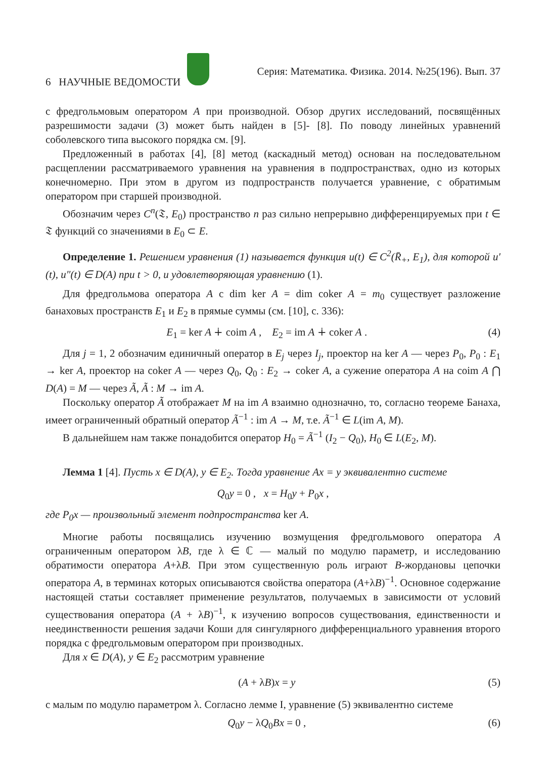6 НАУЧНЫЕ ВЕДОМОСТИ Серия: Математика. Физика. 2014. №25(196). Вып. 37
с фредгольмовым оператором A при производной. Обзор других исследований, посвящённых разрешимости задачи (3) может быть найден в [5]- [8]. По поводу линейных уравнений соболевского типа высокого порядка см. [9].
Предложенный в работах [4], [8] метод (каскадный метод) основан на последовательном расщеплении рассматриваемого уравнения на уравнения в подпространствах, одно из которых конечномерно. При этом в другом из подпространств получается уравнение, с обратимым оператором при старшей производной.
Обозначим через C<sup>n</sup>(𝔗, E<sub>0</sub>) пространство n раз сильно непрерывно дифференцируемых при t ∈ 𝔗 функций со значениями в E<sub>0</sub> ⊂ E.
Определение 1. Решением уравнения (1) называется функция u(t) ∈ C<sup>2</sup>(R̄<sub>+</sub>, E<sub>1</sub>), для которой u′(t), u″(t) ∈ D(A) при t > 0, и удовлетворяющая уравнению (1).
Для фредгольмова оператора A с dim ker A = dim coker A = m<sub>0</sub> существует разложение банаховых пространств E<sub>1</sub> и E<sub>2</sub> в прямые суммы (см. [10], с. 336):
E<sub>1</sub> = ker A ∔ coim A , E<sub>2</sub> = im A ∔ coker A . (4)
Для j = 1, 2 обозначим единичный оператор в E<sub>j</sub> через I<sub>j</sub>, проектор на ker A — через P<sub>0</sub>, P<sub>0</sub> : E<sub>1</sub> → ker A, проектор на coker A — через Q<sub>0</sub>, Q<sub>0</sub> : E<sub>2</sub> → coker A, а сужение оператора A на coim A ⋂ D(A) = M — через Ã, Ã : M → im A.
Поскольку оператор Ã отображает M на im A взаимно однозначно, то, согласно теореме Банаха, имеет ограниченный обратный оператор Ã<sup>−1</sup> : im A → M, т.е. Ã<sup>−1</sup> ∈ L(im A, M).
В дальнейшем нам также понадобится оператор H<sub>0</sub> = Ã<sup>−1</sup> (I<sub>2</sub> − Q<sub>0</sub>), H<sub>0</sub> ∈ L(E<sub>2</sub>, M).
Лемма 1 [4]. Пусть x ∈ D(A), y ∈ E<sub>2</sub>. Тогда уравнение Ax = y эквивалентно системе
Q<sub>0</sub>y = 0 , x = H<sub>0</sub>y + P<sub>0</sub>x ,
где P<sub>0</sub>x — произвольный элемент подпространства ker A.
Многие работы посвящались изучению возмущения фредгольмового оператора A ограниченным оператором λB, где λ ∈ ℂ — малый по модулю параметр, и исследованию обратимости оператора A+λB. При этом существенную роль играют B-жордановы цепочки оператора A, в терминах которых описываются свойства оператора (A+λB)<sup>−1</sup>. Основное содержание настоящей статьи составляет применение результатов, получаемых в зависимости от условий существования оператора (A + λB)<sup>−1</sup>, к изучению вопросов существования, единственности и неединственности решения задачи Коши для сингулярного дифференциального уравнения второго порядка с фредгольмовым оператором при производных.
Для x ∈ D(A), y ∈ E<sub>2</sub> рассмотрим уравнение
(A + λB)x = y (5)
с малым по модулю параметром λ. Согласно лемме I, уравнение (5) эквивалентно системе
Q<sub>0</sub>y − λQ<sub>0</sub>Bx = 0 , (6)